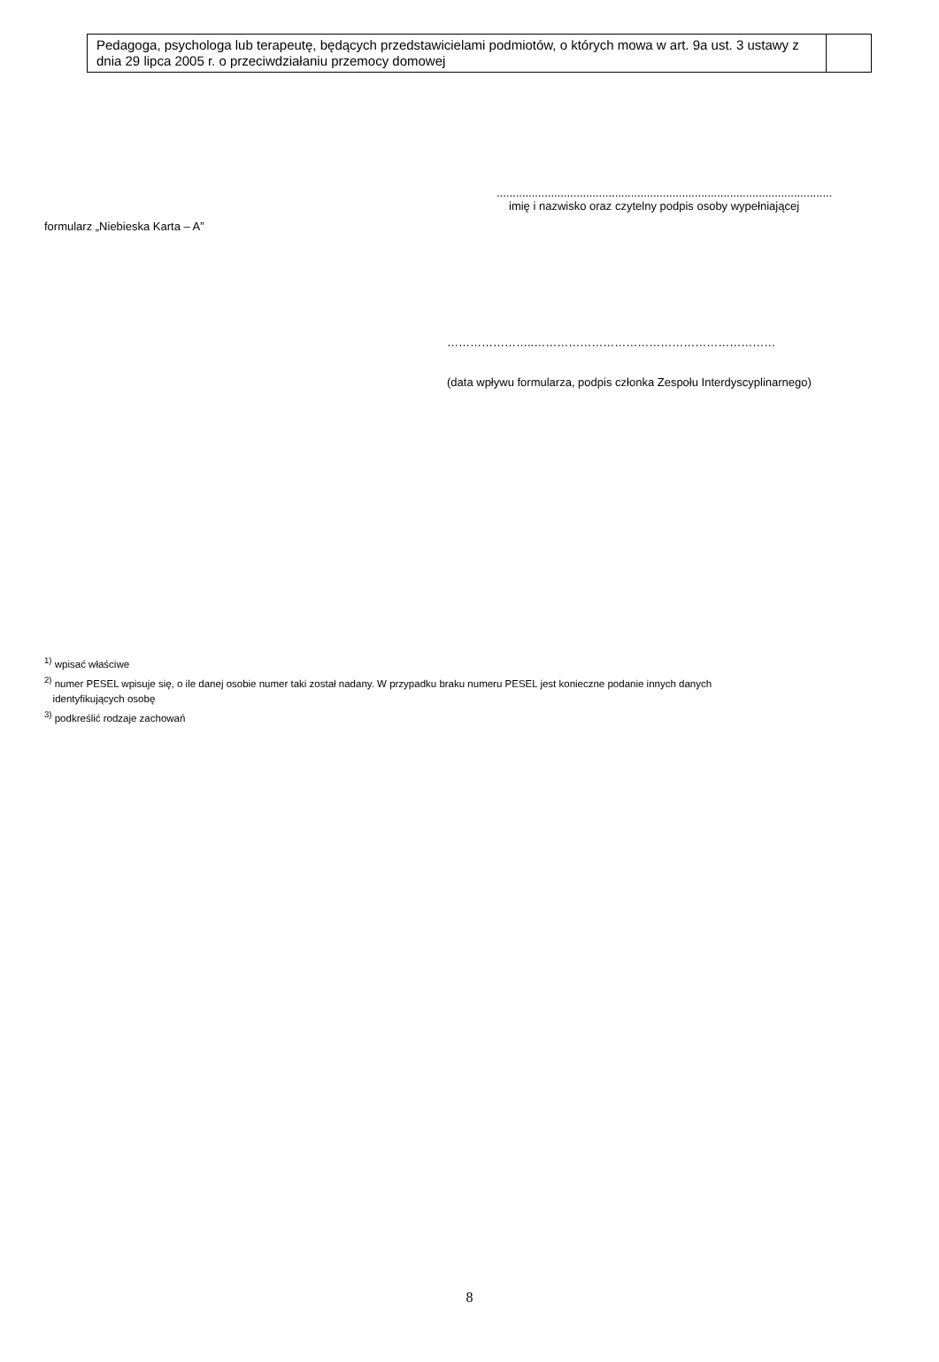| Pedagoga, psychologa lub terapeutę, będących przedstawicielami podmiotów, o których mowa w art. 9a ust. 3 ustawy z dnia 29 lipca 2005 r. o przeciwdziałaniu przemocy domowej | |
formularz „Niebieska Karta – A”
.........................................................................................................
imię i nazwisko oraz czytelny podpis osoby wypełniającej
…………………..………………………………………………………
(data wpływu formularza, podpis członka Zespołu Interdyscyplinarnego)
<sup>1)</sup> wpisać właściwe
<sup>2)</sup> numer PESEL wpisuje się, o ile danej osobie numer taki został nadany. W przypadku braku numeru PESEL jest konieczne podanie innych danych
identyfikujących osobę
<sup>3)</sup> podkreślić rodzaje zachowań
8